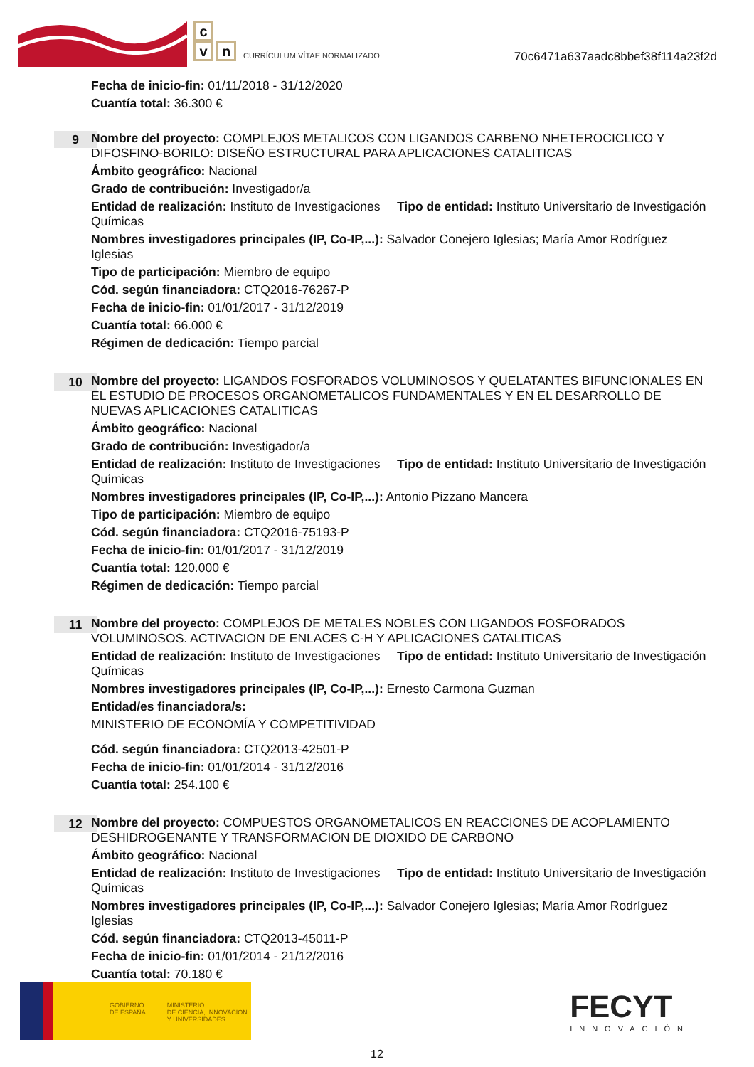c
v n
CURRÍCULUM VÍTAE NORMALIZADO
70c6471a637aadc8bbef38f114a23f2d
Fecha de inicio-fin: 01/11/2018 - 31/12/2020
Cuantía total: 36.300 €
9
Nombre del proyecto: COMPLEJOS METALICOS CON LIGANDOS CARBENO NHETEROCICLICO Y DIFOSFINO-BORILO: DISEÑO ESTRUCTURAL PARA APLICACIONES CATALITICAS
Ámbito geográfico: Nacional
Grado de contribución: Investigador/a
Entidad de realización: Instituto de Investigaciones Químicas
Tipo de entidad: Instituto Universitario de Investigación
Nombres investigadores principales (IP, Co-IP,...): Salvador Conejero Iglesias; María Amor Rodríguez Iglesias
Tipo de participación: Miembro de equipo
Cód. según financiadora: CTQ2016-76267-P
Fecha de inicio-fin: 01/01/2017 - 31/12/2019
Cuantía total: 66.000 €
Régimen de dedicación: Tiempo parcial
10
Nombre del proyecto: LIGANDOS FOSFORADOS VOLUMINOSOS Y QUELATANTES BIFUNCIONALES EN EL ESTUDIO DE PROCESOS ORGANOMETALICOS FUNDAMENTALES Y EN EL DESARROLLO DE NUEVAS APLICACIONES CATALITICAS
Ámbito geográfico: Nacional
Grado de contribución: Investigador/a
Entidad de realización: Instituto de Investigaciones Químicas
Tipo de entidad: Instituto Universitario de Investigación
Nombres investigadores principales (IP, Co-IP,...): Antonio Pizzano Mancera
Tipo de participación: Miembro de equipo
Cód. según financiadora: CTQ2016-75193-P
Fecha de inicio-fin: 01/01/2017 - 31/12/2019
Cuantía total: 120.000 €
Régimen de dedicación: Tiempo parcial
11
Nombre del proyecto: COMPLEJOS DE METALES NOBLES CON LIGANDOS FOSFORADOS VOLUMINOSOS. ACTIVACION DE ENLACES C-H Y APLICACIONES CATALITICAS
Entidad de realización: Instituto de Investigaciones Químicas
Tipo de entidad: Instituto Universitario de Investigación
Nombres investigadores principales (IP, Co-IP,...): Ernesto Carmona Guzman
Entidad/es financiadora/s:
MINISTERIO DE ECONOMÍA Y COMPETITIVIDAD
Cód. según financiadora: CTQ2013-42501-P
Fecha de inicio-fin: 01/01/2014 - 31/12/2016
Cuantía total: 254.100 €
12
Nombre del proyecto: COMPUESTOS ORGANOMETALICOS EN REACCIONES DE ACOPLAMIENTO DESHIDROGENANTE Y TRANSFORMACION DE DIOXIDO DE CARBONO
Ámbito geográfico: Nacional
Entidad de realización: Instituto de Investigaciones Químicas
Tipo de entidad: Instituto Universitario de Investigación
Nombres investigadores principales (IP, Co-IP,...): Salvador Conejero Iglesias; María Amor Rodríguez Iglesias
Cód. según financiadora: CTQ2013-45011-P
Fecha de inicio-fin: 01/01/2014 - 21/12/2016
Cuantía total: 70.180 €
GOBIERNO
DE ESPAÑA
MINISTERIO
DE CIENCIA, INNOVACIÓN
Y UNIVERSIDADES
FECYT
INNOVACIÓN
12